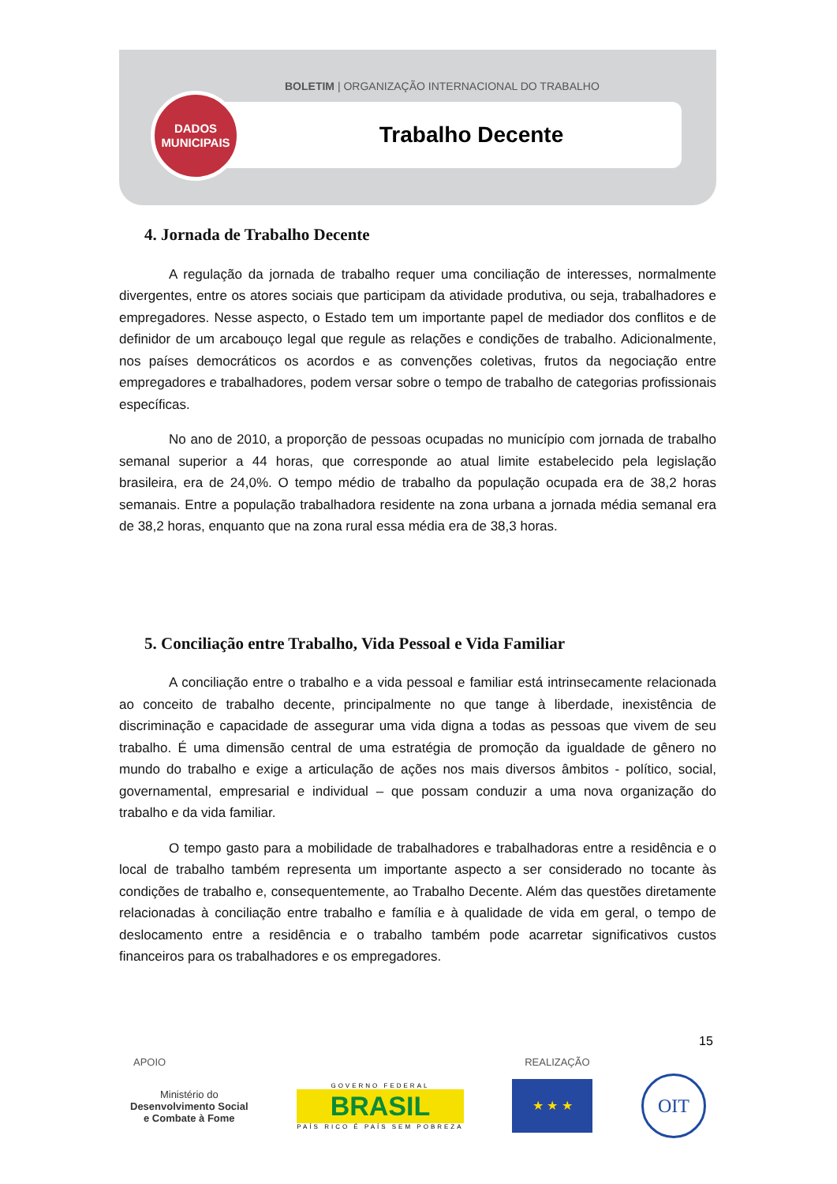BOLETIM | ORGANIZAÇÃO INTERNACIONAL DO TRABALHO
Trabalho Decente
DADOS
MUNICIPAIS
4. Jornada de Trabalho Decente
A regulação da jornada de trabalho requer uma conciliação de interesses, normalmente divergentes, entre os atores sociais que participam da atividade produtiva, ou seja, trabalhadores e empregadores. Nesse aspecto, o Estado tem um importante papel de mediador dos conflitos e de definidor de um arcabouço legal que regule as relações e condições de trabalho. Adicionalmente, nos países democráticos os acordos e as convenções coletivas, frutos da negociação entre empregadores e trabalhadores, podem versar sobre o tempo de trabalho de categorias profissionais específicas.
No ano de 2010, a proporção de pessoas ocupadas no município com jornada de trabalho semanal superior a 44 horas, que corresponde ao atual limite estabelecido pela legislação brasileira, era de 24,0%. O tempo médio de trabalho da população ocupada era de 38,2 horas semanais. Entre a população trabalhadora residente na zona urbana a jornada média semanal era de 38,2 horas, enquanto que na zona rural essa média era de 38,3 horas.
5. Conciliação entre Trabalho, Vida Pessoal e Vida Familiar
A conciliação entre o trabalho e a vida pessoal e familiar está intrinsecamente relacionada ao conceito de trabalho decente, principalmente no que tange à liberdade, inexistência de discriminação e capacidade de assegurar uma vida digna a todas as pessoas que vivem de seu trabalho. É uma dimensão central de uma estratégia de promoção da igualdade de gênero no mundo do trabalho e exige a articulação de ações nos mais diversos âmbitos - político, social, governamental, empresarial e individual – que possam conduzir a uma nova organização do trabalho e da vida familiar.
O tempo gasto para a mobilidade de trabalhadores e trabalhadoras entre a residência e o local de trabalho também representa um importante aspecto a ser considerado no tocante às condições de trabalho e, consequentemente, ao Trabalho Decente. Além das questões diretamente relacionadas à conciliação entre trabalho e família e à qualidade de vida em geral, o tempo de deslocamento entre a residência e o trabalho também pode acarretar significativos custos financeiros para os trabalhadores e os empregadores.
15
APOIO REALIZAÇÃO
Ministério do
Desenvolvimento Social
e Combate à Fome
GOVERNO FEDERAL
BRASIL
PAÍS RICO É PAÍS SEM POBREZA
★ ★ ★
OIT